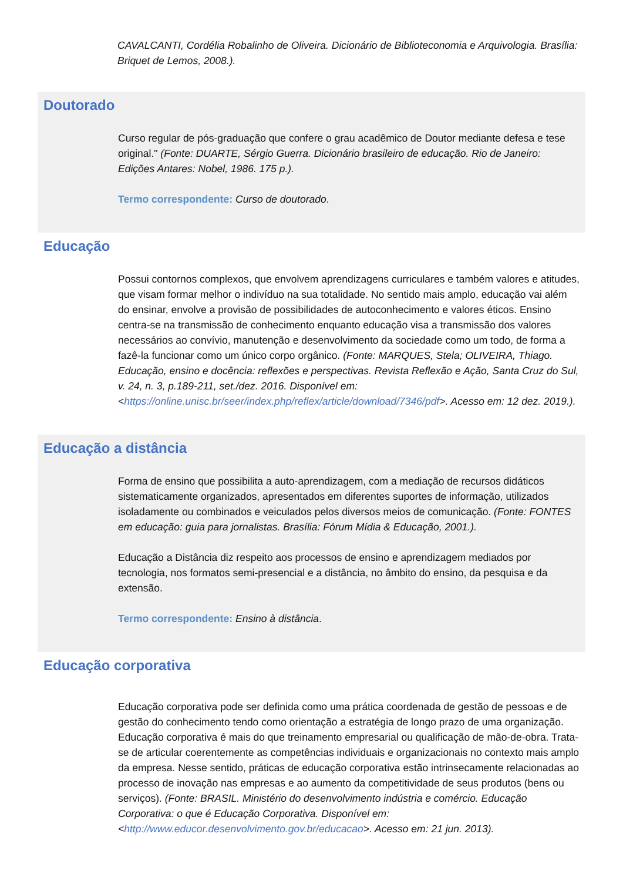CAVALCANTI, Cordélia Robalinho de Oliveira. Dicionário de Biblioteconomia e Arquivologia. Brasília: Briquet de Lemos, 2008.).
Doutorado
Curso regular de pós-graduação que confere o grau acadêmico de Doutor mediante defesa e tese original." (Fonte: DUARTE, Sérgio Guerra. Dicionário brasileiro de educação. Rio de Janeiro: Edições Antares: Nobel, 1986. 175 p.).
Termo correspondente: Curso de doutorado.
Educação
Possui contornos complexos, que envolvem aprendizagens curriculares e também valores e atitudes, que visam formar melhor o indivíduo na sua totalidade. No sentido mais amplo, educação vai além do ensinar, envolve a provisão de possibilidades de autoconhecimento e valores éticos. Ensino centra-se na transmissão de conhecimento enquanto educação visa a transmissão dos valores necessários ao convívio, manutenção e desenvolvimento da sociedade como um todo, de forma a fazê-la funcionar como um único corpo orgânico. (Fonte: MARQUES, Stela; OLIVEIRA, Thiago. Educação, ensino e docência: reflexões e perspectivas. Revista Reflexão e Ação, Santa Cruz do Sul, v. 24, n. 3, p.189-211, set./dez. 2016. Disponível em: <https://online.unisc.br/seer/index.php/reflex/article/download/7346/pdf>. Acesso em: 12 dez. 2019.).
Educação a distância
Forma de ensino que possibilita a auto-aprendizagem, com a mediação de recursos didáticos sistematicamente organizados, apresentados em diferentes suportes de informação, utilizados isoladamente ou combinados e veiculados pelos diversos meios de comunicação. (Fonte: FONTES em educação: guia para jornalistas. Brasília: Fórum Mídia & Educação, 2001.).
Educação a Distância diz respeito aos processos de ensino e aprendizagem mediados por tecnologia, nos formatos semi-presencial e a distância, no âmbito do ensino, da pesquisa e da extensão.
Termo correspondente: Ensino à distância.
Educação corporativa
Educação corporativa pode ser definida como uma prática coordenada de gestão de pessoas e de gestão do conhecimento tendo como orientação a estratégia de longo prazo de uma organização. Educação corporativa é mais do que treinamento empresarial ou qualificação de mão-de-obra. Trata-se de articular coerentemente as competências individuais e organizacionais no contexto mais amplo da empresa. Nesse sentido, práticas de educação corporativa estão intrinsecamente relacionadas ao processo de inovação nas empresas e ao aumento da competitividade de seus produtos (bens ou serviços). (Fonte: BRASIL. Ministério do desenvolvimento indústria e comércio. Educação Corporativa: o que é Educação Corporativa. Disponível em: <http://www.educor.desenvolvimento.gov.br/educacao>. Acesso em: 21 jun. 2013).